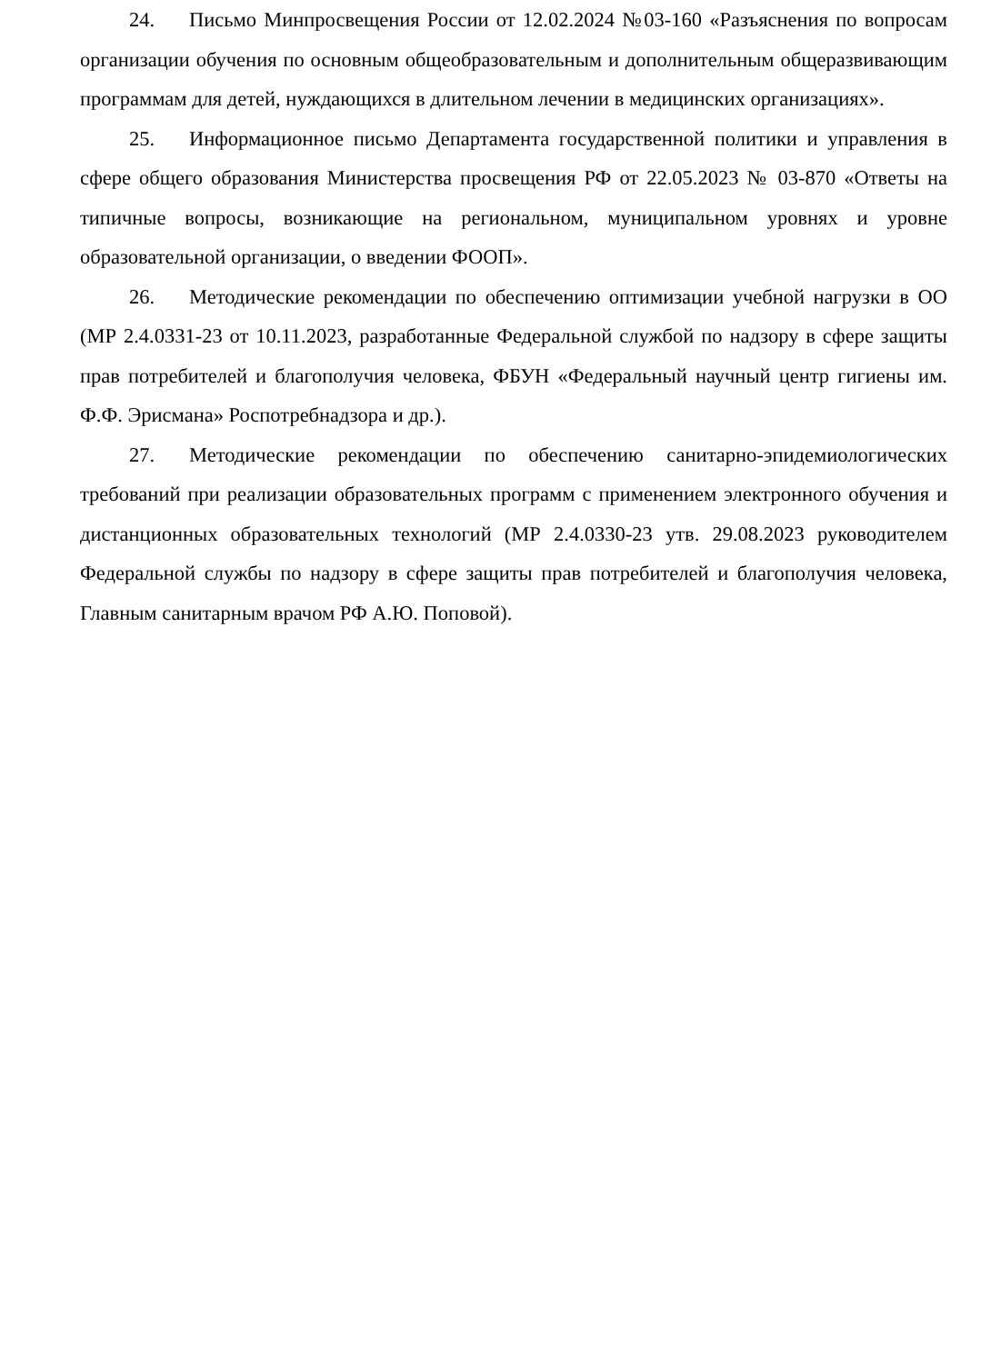24. Письмо Минпросвещения России от 12.02.2024 №03-160 «Разъяснения по вопросам организации обучения по основным общеобразовательным и дополнительным общеразвивающим программам для детей, нуждающихся в длительном лечении в медицинских организациях».
25. Информационное письмо Департамента государственной политики и управления в сфере общего образования Министерства просвещения РФ от 22.05.2023 № 03-870 «Ответы на типичные вопросы, возникающие на региональном, муниципальном уровнях и уровне образовательной организации, о введении ФООП».
26. Методические рекомендации по обеспечению оптимизации учебной нагрузки в ОО (МР 2.4.0331-23 от 10.11.2023, разработанные Федеральной службой по надзору в сфере защиты прав потребителей и благополучия человека, ФБУН «Федеральный научный центр гигиены им. Ф.Ф. Эрисмана» Роспотребнадзора и др.).
27. Методические рекомендации по обеспечению санитарно-эпидемиологических требований при реализации образовательных программ с применением электронного обучения и дистанционных образовательных технологий (МР 2.4.0330-23 утв. 29.08.2023 руководителем Федеральной службы по надзору в сфере защиты прав потребителей и благополучия человека, Главным санитарным врачом РФ А.Ю. Поповой).